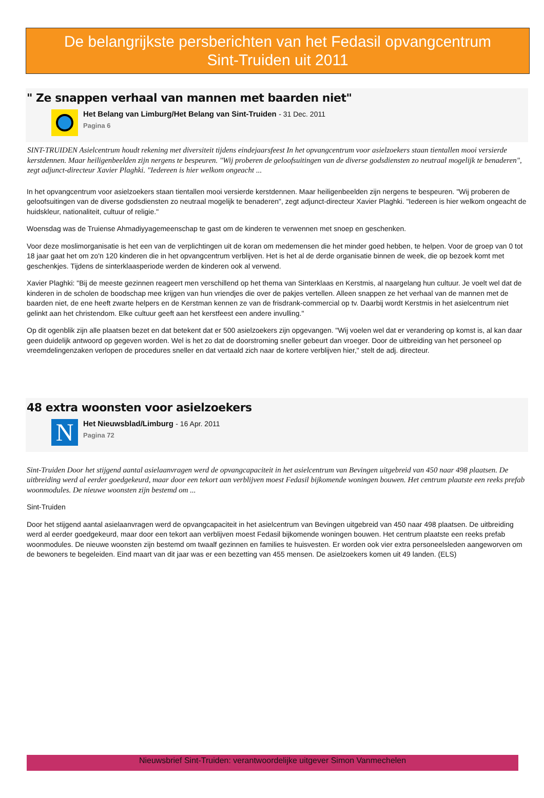De belangrijkste persberichten van het Fedasil opvangcentrum
Sint-Truiden uit 2011
" Ze snappen verhaal van mannen met baarden niet"
Het Belang van Limburg/Het Belang van Sint-Truiden - 31 Dec. 2011
Pagina 6
SINT-TRUIDEN Asielcentrum houdt rekening met diversiteit tijdens eindejaarsfeest In het opvangcentrum voor asielzoekers staan tientallen mooi versierde kerstdennen. Maar heiligenbeelden zijn nergens te bespeuren. "Wij proberen de geloofsuitingen van de diverse godsdiensten zo neutraal mogelijk te benaderen", zegt adjunct-directeur Xavier Plaghki. "Iedereen is hier welkom ongeacht ...
In het opvangcentrum voor asielzoekers staan tientallen mooi versierde kerstdennen. Maar heiligenbeelden zijn nergens te bespeuren. "Wij proberen de geloofsuitingen van de diverse godsdiensten zo neutraal mogelijk te benaderen", zegt adjunct-directeur Xavier Plaghki. "Iedereen is hier welkom ongeacht de huidskleur, nationaliteit, cultuur of religie."
Woensdag was de Truiense Ahmadiyyagemeenschap te gast om de kinderen te verwennen met snoep en geschenken.
Voor deze moslimorganisatie is het een van de verplichtingen uit de koran om medemensen die het minder goed hebben, te helpen. Voor de groep van 0 tot 18 jaar gaat het om zo'n 120 kinderen die in het opvangcentrum verblijven. Het is het al de derde organisatie binnen de week, die op bezoek komt met geschenkjes. Tijdens de sinterklaasperiode werden de kinderen ook al verwend.
Xavier Plaghki: "Bij de meeste gezinnen reageert men verschillend op het thema van Sinterklaas en Kerstmis, al naargelang hun cultuur. Je voelt wel dat de kinderen in de scholen de boodschap mee krijgen van hun vriendjes die over de pakjes vertellen. Alleen snappen ze het verhaal van de mannen met de baarden niet, de ene heeft zwarte helpers en de Kerstman kennen ze van de frisdrank-commercial op tv. Daarbij wordt Kerstmis in het asielcentrum niet gelinkt aan het christendom. Elke cultuur geeft aan het kerstfeest een andere invulling."
Op dit ogenblik zijn alle plaatsen bezet en dat betekent dat er 500 asielzoekers zijn opgevangen. "Wij voelen wel dat er verandering op komst is, al kan daar geen duidelijk antwoord op gegeven worden. Wel is het zo dat de doorstroming sneller gebeurt dan vroeger. Door de uitbreiding van het personeel op vreemdelingenzaken verlopen de procedures sneller en dat vertaald zich naar de kortere verblijven hier," stelt de adj. directeur.
48 extra woonsten voor asielzoekers
N
Het Nieuwsblad/Limburg - 16 Apr. 2011
Pagina 72
Sint-Truiden Door het stijgend aantal asielaanvragen werd de opvangcapaciteit in het asielcentrum van Bevingen uitgebreid van 450 naar 498 plaatsen. De uitbreiding werd al eerder goedgekeurd, maar door een tekort aan verblijven moest Fedasil bijkomende woningen bouwen. Het centrum plaatste een reeks prefab woonmodules. De nieuwe woonsten zijn bestemd om ...
Sint-Truiden
Door het stijgend aantal asielaanvragen werd de opvangcapaciteit in het asielcentrum van Bevingen uitgebreid van 450 naar 498 plaatsen. De uitbreiding werd al eerder goedgekeurd, maar door een tekort aan verblijven moest Fedasil bijkomende woningen bouwen. Het centrum plaatste een reeks prefab woonmodules. De nieuwe woonsten zijn bestemd om twaalf gezinnen en families te huisvesten. Er worden ook vier extra personeelsleden aangeworven om de bewoners te begeleiden. Eind maart van dit jaar was er een bezetting van 455 mensen. De asielzoekers komen uit 49 landen. (ELS)
Nieuwsbrief Sint-Truiden: verantwoordelijke uitgever Simon Vanmechelen